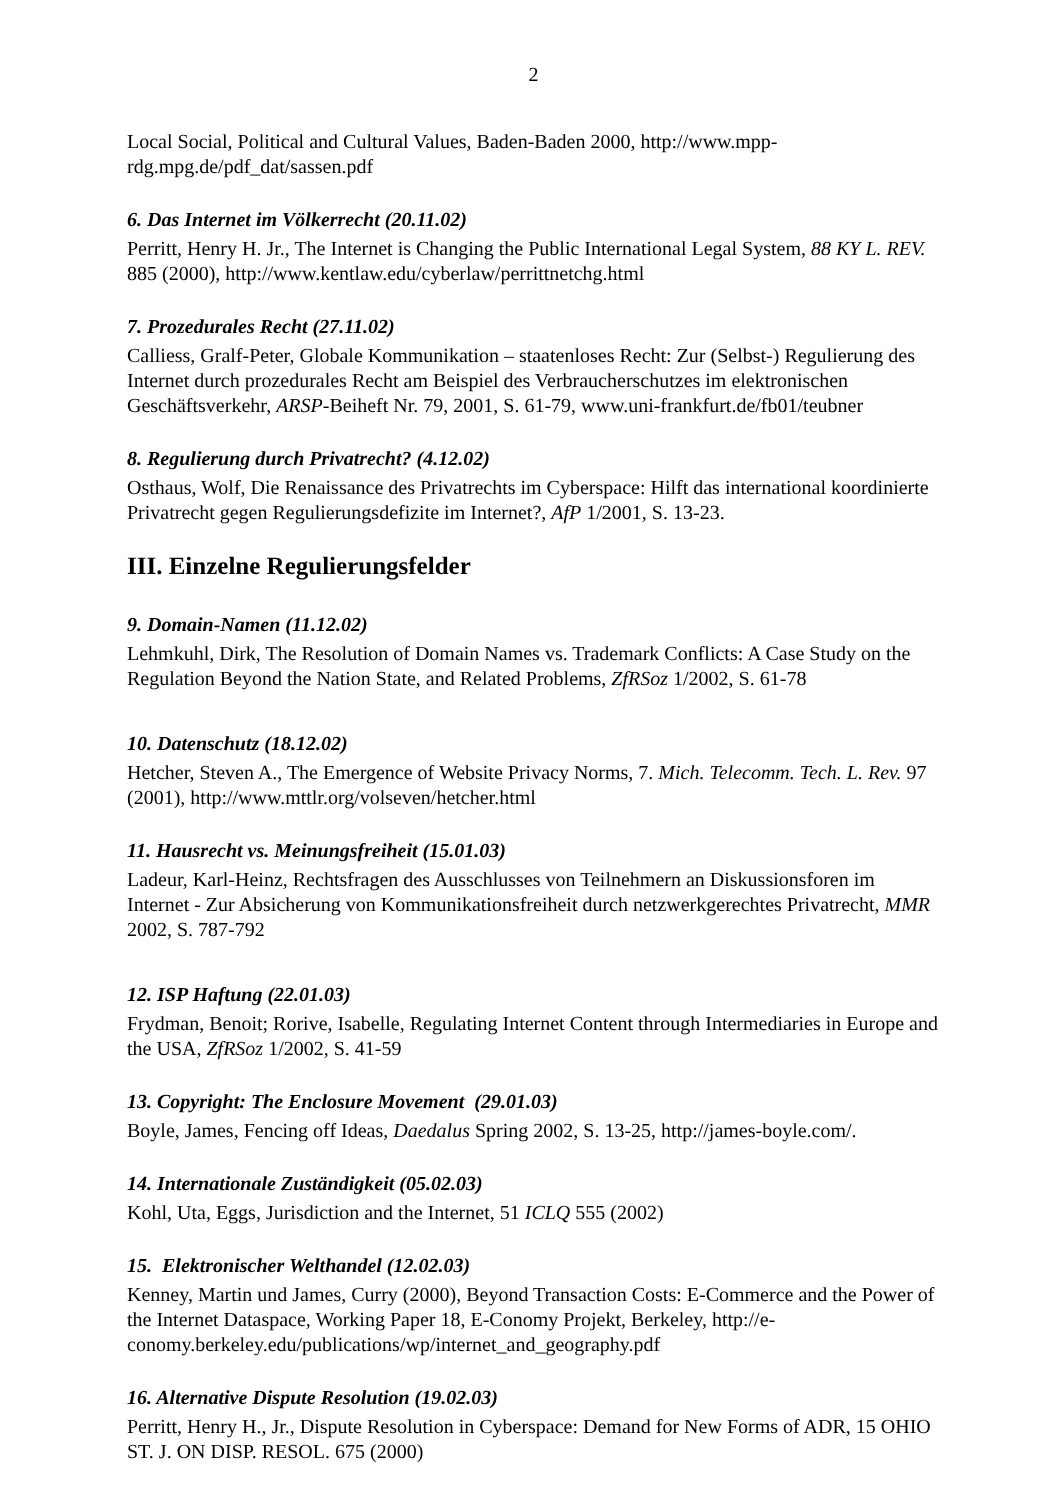2
Local Social, Political and Cultural Values, Baden-Baden 2000, http://www.mpp-rdg.mpg.de/pdf_dat/sassen.pdf
6. Das Internet im Völkerrecht (20.11.02)
Perritt, Henry H. Jr., The Internet is Changing the Public International Legal System, 88 KY L. REV. 885 (2000), http://www.kentlaw.edu/cyberlaw/perrittnetchg.html
7. Prozedurales Recht (27.11.02)
Calliess, Gralf-Peter, Globale Kommunikation – staatenloses Recht: Zur (Selbst-) Regulierung des Internet durch prozedurales Recht am Beispiel des Verbraucherschutzes im elektronischen Geschäftsverkehr, ARSP-Beiheft Nr. 79, 2001, S. 61-79, www.uni-frankfurt.de/fb01/teubner
8. Regulierung durch Privatrecht? (4.12.02)
Osthaus, Wolf, Die Renaissance des Privatrechts im Cyberspace: Hilft das international koordinierte Privatrecht gegen Regulierungsdefizite im Internet?, AfP 1/2001, S. 13-23.
III. Einzelne Regulierungsfelder
9. Domain-Namen (11.12.02)
Lehmkuhl, Dirk, The Resolution of Domain Names vs. Trademark Conflicts: A Case Study on the Regulation Beyond the Nation State, and Related Problems, ZfRSoz 1/2002, S. 61-78
10. Datenschutz (18.12.02)
Hetcher, Steven A., The Emergence of Website Privacy Norms, 7. Mich. Telecomm. Tech. L. Rev. 97 (2001), http://www.mttlr.org/volseven/hetcher.html
11. Hausrecht vs. Meinungsfreiheit (15.01.03)
Ladeur, Karl-Heinz, Rechtsfragen des Ausschlusses von Teilnehmern an Diskussionsforen im Internet - Zur Absicherung von Kommunikationsfreiheit durch netzwerkgerechtes Privatrecht, MMR 2002, S. 787-792
12. ISP Haftung (22.01.03)
Frydman, Benoit; Rorive, Isabelle, Regulating Internet Content through Intermediaries in Europe and the USA, ZfRSoz 1/2002, S. 41-59
13. Copyright: The Enclosure Movement (29.01.03)
Boyle, James, Fencing off Ideas, Daedalus Spring 2002, S. 13-25, http://james-boyle.com/.
14. Internationale Zuständigkeit (05.02.03)
Kohl, Uta, Eggs, Jurisdiction and the Internet, 51 ICLQ 555 (2002)
15. Elektronischer Welthandel (12.02.03)
Kenney, Martin und James, Curry (2000), Beyond Transaction Costs: E-Commerce and the Power of the Internet Dataspace, Working Paper 18, E-Conomy Projekt, Berkeley, http://e-conomy.berkeley.edu/publications/wp/internet_and_geography.pdf
16. Alternative Dispute Resolution (19.02.03)
Perritt, Henry H., Jr., Dispute Resolution in Cyberspace: Demand for New Forms of ADR, 15 OHIO ST. J. ON DISP. RESOL. 675 (2000)